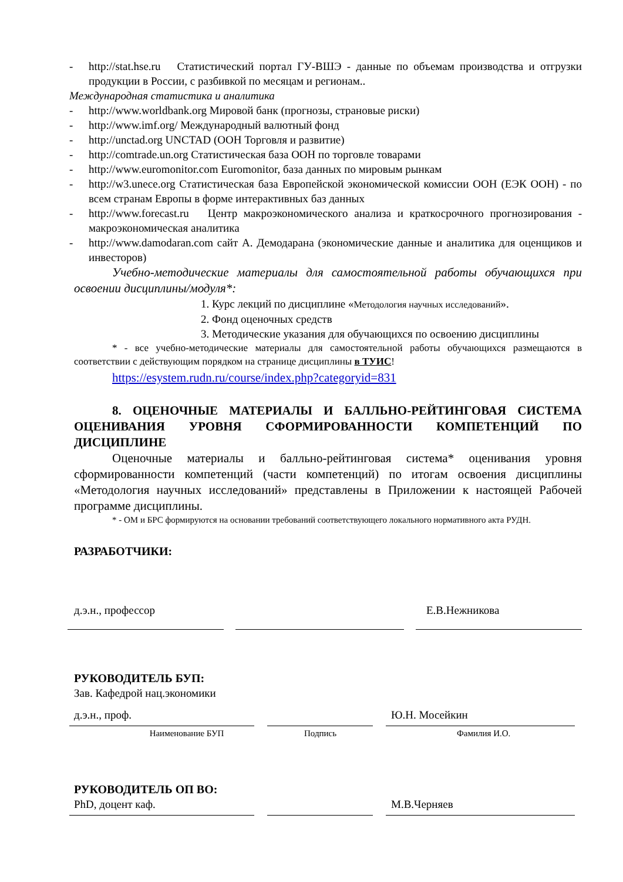- http://stat.hse.ru Статистический портал ГУ-ВШЭ - данные по объемам производства и отгрузки продукции в России, с разбивкой по месяцам и регионам..
Международная статистика и аналитика
- http://www.worldbank.org Мировой банк (прогнозы, страновые риски)
- http://www.imf.org/ Международный валютный фонд
- http://unctad.org UNCTAD (ООН Торговля и развитие)
- http://comtrade.un.org Статистическая база ООН по торговле товарами
- http://www.euromonitor.com Euromonitor, база данных по мировым рынкам
- http://w3.unece.org Статистическая база Европейской экономической комиссии ООН (ЕЭК ООН) - по всем странам Европы в форме интерактивных баз данных
- http://www.forecast.ru Центр макроэкономического анализа и краткосрочного прогнозирования - макроэкономическая аналитика
- http://www.damodaran.com сайт А. Демодарана (экономические данные и аналитика для оценщиков и инвесторов)
Учебно-методические материалы для самостоятельной работы обучающихся при освоении дисциплины/модуля*:
1. Курс лекций по дисциплине «Методология научных исследований».
2. Фонд оценочных средств
3. Методические указания для обучающихся по освоению дисциплины
* - все учебно-методические материалы для самостоятельной работы обучающихся размещаются в соответствии с действующим порядком на странице дисциплины в ТУИС!
https://esystem.rudn.ru/course/index.php?categoryid=831
8. ОЦЕНОЧНЫЕ МАТЕРИАЛЫ И БАЛЛЬНО-РЕЙТИНГОВАЯ СИСТЕМА ОЦЕНИВАНИЯ УРОВНЯ СФОРМИРОВАННОСТИ КОМПЕТЕНЦИЙ ПО ДИСЦИПЛИНЕ
Оценочные материалы и балльно-рейтинговая система* оценивания уровня сформированности компетенций (части компетенций) по итогам освоения дисциплины «Методология научных исследований» представлены в Приложении к настоящей Рабочей программе дисциплины.
* - ОМ и БРС формируются на основании требований соответствующего локального нормативного акта РУДН.
РАЗРАБОТЧИКИ:
д.э.н., профессор Е.В.Нежникова
РУКОВОДИТЕЛЬ БУП:
Зав. Кафедрой нац.экономики
д.э.н., проф. Ю.Н. Мосейкин
Наименование БУП Подпись Фамилия И.О.
РУКОВОДИТЕЛЬ ОП ВО:
PhD, доцент каф. М.В.Черняев